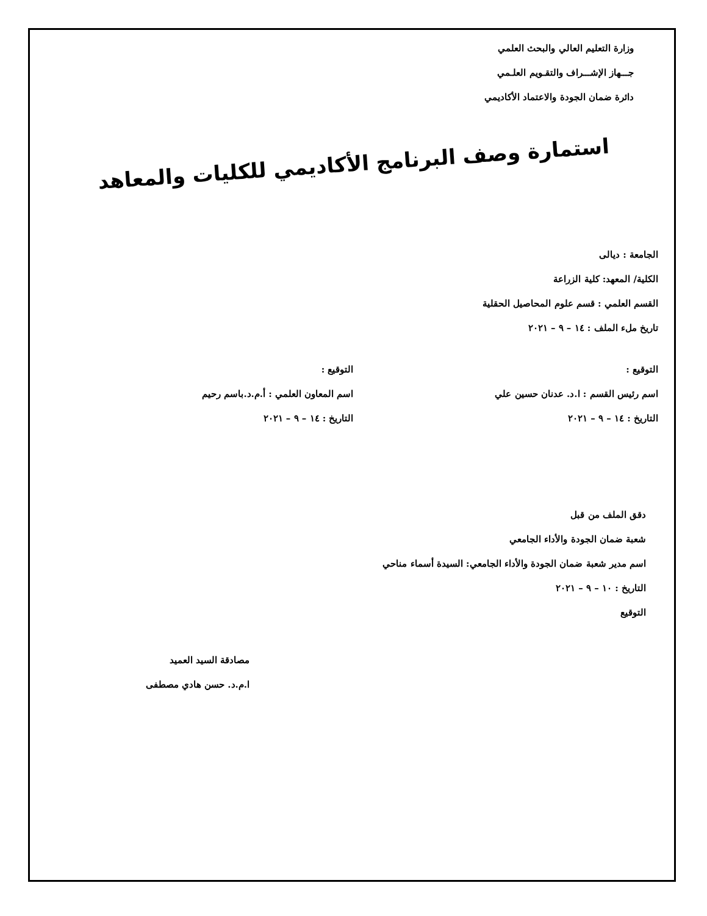وزارة التعليم العالي والبحث العلمي
جـــهاز الإشـــراف والتقـويم العلـمي
دائرة ضمان الجودة والاعتماد الأكاديمي
استمارة وصف البرنامج الأكاديمي للكليات والمعاهد
الجامعة : ديالى
الكلية/ المعهد: كلية الزراعة
القسم العلمي : قسم علوم المحاصيل الحقلية
تاريخ ملء الملف : ١٤ – ٩ – ٢٠٢١
التوقيع : التوقيع :
اسم رئيس القسم : ا.د. عدنان حسين علي اسم المعاون العلمي : أ.م.د.باسم رحيم
التاريخ : ١٤ – ٩ – ٢٠٢١ التاريخ : ١٤ – ٩ – ٢٠٢١
دقق الملف من قبل
شعبة ضمان الجودة والأداء الجامعي
اسم مدير شعبة ضمان الجودة والأداء الجامعي: السيدة أسماء مناحي
التاريخ : ١٠ – ٩ – ٢٠٢١
التوقيع
مصادقة السيد العميد
ا.م.د. حسن هادي مصطفى